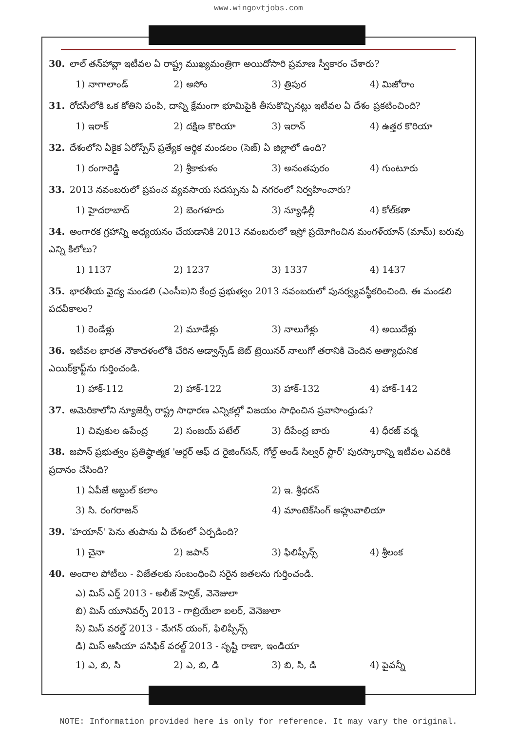www.wingovtjobs.com
30. లాల్ తన్‌హావ్లా ఇటీవల ఏ రాష్ట్ర ముఖ్యమంత్రిగా అయిదోసారి ప్రమాణ స్వీకారం చేశారు?
1) నాగాలాండ్ 2) అసోం 3) త్రిపుర 4) మిజోరాం
31. రోదసీలోకి ఒక కోతిని పంపి, దాన్ని క్షేమంగా భూమిపైకి తీసుకొచ్చినట్లు ఇటీవల ఏ దేశం ప్రకటించింది?
1) ఇరాక్ 2) దక్షిణ కొరియా 3) ఇరాన్ 4) ఉత్తర కొరియా
32. దేశంలోని ఏకైక ఏరోస్పేస్ ప్రత్యేక ఆర్థిక మండలం (సెజ్) ఏ జిల్లాలో ఉంది?
1) రంగారెడ్డి 2) శ్రీకాకుళం 3) అనంతపురం 4) గుంటూరు
33. 2013 నవంబరులో ప్రపంచ వ్యవసాయ సదస్సును ఏ నగరంలో నిర్వహించారు?
1) హైదరాబాద్ 2) బెంగళూరు 3) న్యూఢిల్లీ 4) కోల్‌కతా
34. అంగారక గ్రహాన్ని అధ్యయనం చేయడానికి 2013 నవంబరులో ఇస్రో ప్రయోగించిన మంగళ్‌యాన్ (మామ్) బరువు ఎన్ని కిలోలు?
1) 1137 2) 1237 3) 1337 4) 1437
35. భారతీయ వైద్య మండలి (ఎంసీఐ)ని కేంద్ర ప్రభుత్వం 2013 నవంబరులో పునర్వ్యవస్థీకరించింది. ఈ మండలి పదవీకాలం?
1) రెండేళ్లు 2) మూడేళ్లు 3) నాలుగేళ్లు 4) అయిదేళ్లు
36. ఇటీవల భారత నౌకాదళంలోకి చేరిన అడ్వాన్స్‌డ్ జెట్ ట్రెయినర్ నాలుగో తరానికి చెందిన అత్యాధునిక ఎయిర్‌క్రాఫ్ట్‌ను గుర్తించండి.
1) హాక్-112 2) హాక్-122 3) హాక్-132 4) హాక్-142
37. అమెరికాలోని న్యూజెర్సీ రాష్ట్ర సాధారణ ఎన్నికల్లో విజయం సాధించిన ప్రవాసాంధ్రుడు?
1) చివుకుల ఉపేంద్ర 2) సంజయ్ పటేల్ 3) దీపేంద్ర బారు 4) ధీరజ్ వర్మ
38. జపాన్ ప్రభుత్వం ప్రతిష్ఠాత్మక 'ఆర్డర్ ఆఫ్ ద రైజింగ్‌సన్, గోల్డ్ అండ్ సిల్వర్ స్టార్' పురస్కారాన్ని ఇటీవల ఎవరికి ప్రదానం చేసింది?
1) ఏపీజే అబ్దుల్ కలాం 2) ఇ. శ్రీధరన్
3) సి. రంగరాజన్ 4) మాంటెక్‌సింగ్ అహ్లువాలియా
39. 'హయాన్' పెను తుపాను ఏ దేశంలో ఏర్పడింది?
1) చైనా 2) జపాన్ 3) ఫిలిప్పీన్స్ 4) శ్రీలంక
40. అందాల పోటీలు - విజేతలకు సంబంధించి సరైన జతలను గుర్తించండి.
ఎ) మిస్ ఎర్త్ 2013 - అలీజ్ హెన్రిక్, వెనెజులా
బి) మిస్ యూనివర్స్ 2013 - గాబ్రియేలా ఐలర్, వెనెజులా
సి) మిస్ వరల్డ్ 2013 - మేగన్ యంగ్, ఫిలిప్పీన్స్
డి) మిస్ ఆసియా పసిఫిక్ వరల్డ్ 2013 - సృష్టి రాణా, ఇండియా
1) ఎ, బి, సి 2) ఎ, బి, డి 3) బి, సి, డి 4) పైవన్నీ
NOTE: Information provided here is only for reference. It may vary the original.